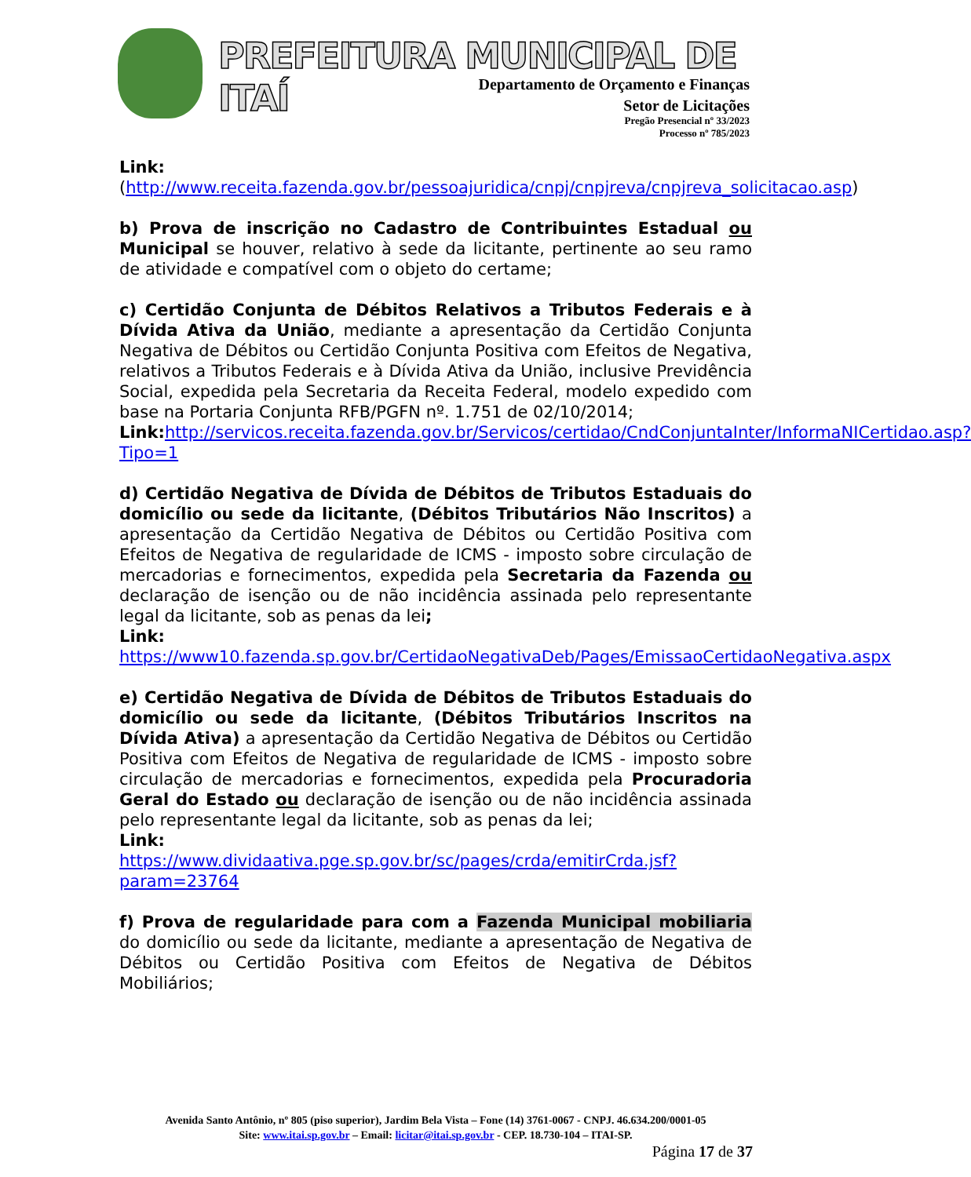PREFEITURA MUNICIPAL DE ITAÍ
Departamento de Orçamento e Finanças
Setor de Licitações
Pregão Presencial nº 33/2023
Processo nº 785/2023
Link:(http://www.receita.fazenda.gov.br/pessoajuridica/cnpj/cnpjreva/cnpjreva_solicitacao.asp)
b) Prova de inscrição no Cadastro de Contribuintes Estadual ou Municipal se houver, relativo à sede da licitante, pertinente ao seu ramo de atividade e compatível com o objeto do certame;
c) Certidão Conjunta de Débitos Relativos a Tributos Federais e à Dívida Ativa da União, mediante a apresentação da Certidão Conjunta Negativa de Débitos ou Certidão Conjunta Positiva com Efeitos de Negativa, relativos a Tributos Federais e à Dívida Ativa da União, inclusive Previdência Social, expedida pela Secretaria da Receita Federal, modelo expedido com base na Portaria Conjunta RFB/PGFN nº. 1.751 de 02/10/2014;
Link: http://servicos.receita.fazenda.gov.br/Servicos/certidao/CndConjuntaInter/InformaNICertidao.asp?Tipo=1
d) Certidão Negativa de Dívida de Débitos de Tributos Estaduais do domicílio ou sede da licitante, (Débitos Tributários Não Inscritos) a apresentação da Certidão Negativa de Débitos ou Certidão Positiva com Efeitos de Negativa de regularidade de ICMS - imposto sobre circulação de mercadorias e fornecimentos, expedida pela Secretaria da Fazenda ou declaração de isenção ou de não incidência assinada pelo representante legal da licitante, sob as penas da lei;
Link:
https://www10.fazenda.sp.gov.br/CertidaoNegativaDeb/Pages/EmissaoCertidaoNegativa.aspx
e) Certidão Negativa de Dívida de Débitos de Tributos Estaduais do domicílio ou sede da licitante, (Débitos Tributários Inscritos na Dívida Ativa) a apresentação da Certidão Negativa de Débitos ou Certidão Positiva com Efeitos de Negativa de regularidade de ICMS - imposto sobre circulação de mercadorias e fornecimentos, expedida pela Procuradoria Geral do Estado ou declaração de isenção ou de não incidência assinada pelo representante legal da licitante, sob as penas da lei;
Link:
https://www.dividaativa.pge.sp.gov.br/sc/pages/crda/emitirCrda.jsf?param=23764
f) Prova de regularidade para com a Fazenda Municipal mobiliaria do domicílio ou sede da licitante, mediante a apresentação de Negativa de Débitos ou Certidão Positiva com Efeitos de Negativa de Débitos Mobiliários;
Avenida Santo Antônio, nº 805 (piso superior), Jardim Bela Vista – Fone (14) 3761-0067 - CNPJ. 46.634.200/0001-05
Site: www.itai.sp.gov.br – Email: licitar@itai.sp.gov.br - CEP. 18.730-104 – ITAI-SP.
Página 17 de 37